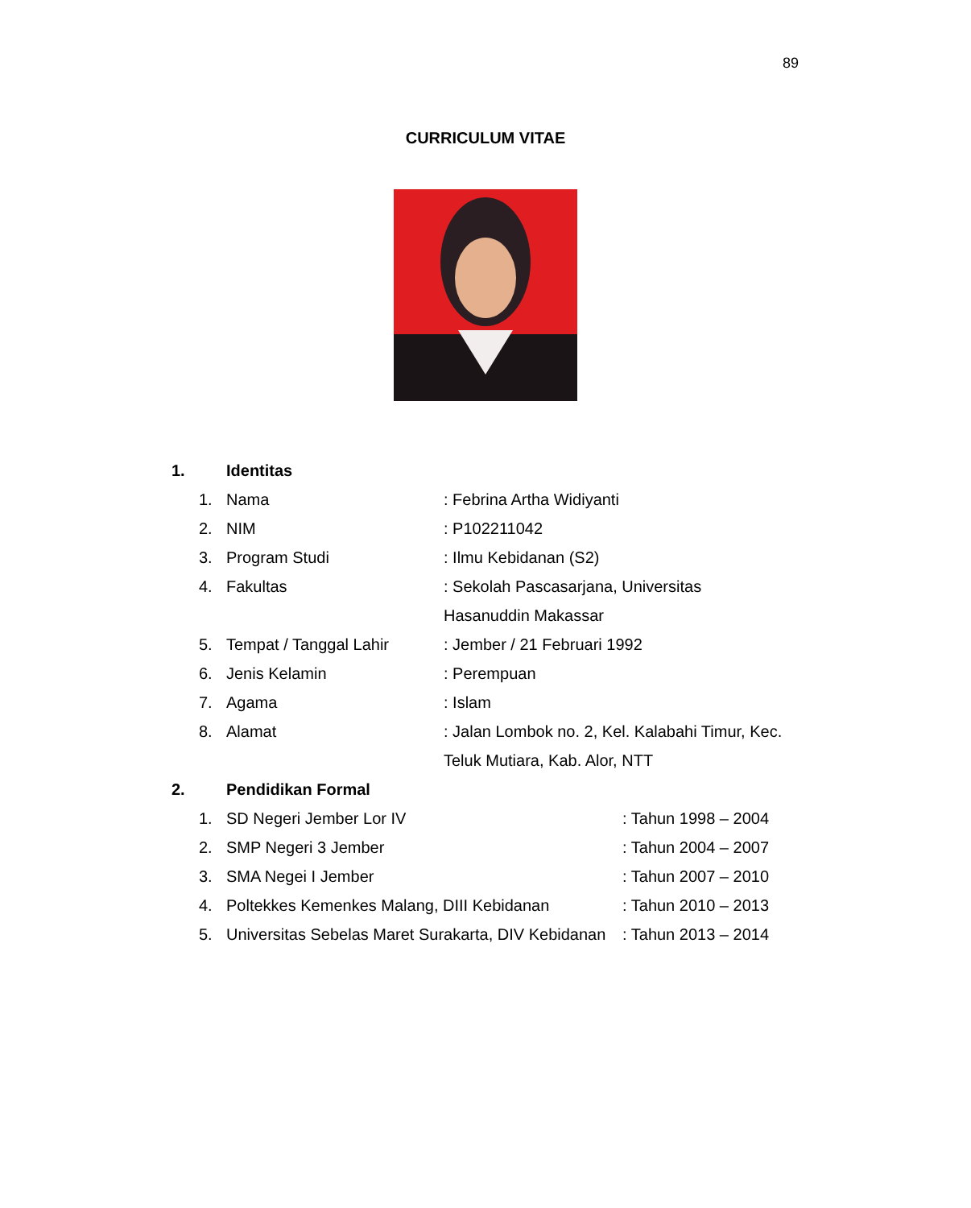89
CURRICULUM VITAE
1. Identitas
1. Nama: Febrina Artha Widiyanti
2. NIM: P102211042
3. Program Studi: Ilmu Kebidanan (S2)
4. Fakultas: Sekolah Pascasarjana, Universitas
Hasanuddin Makassar
5. Tempat / Tanggal Lahir: Jember / 21 Februari 1992
6. Jenis Kelamin: Perempuan
7. Agama: Islam
8. Alamat: Jalan Lombok no. 2, Kel. Kalabahi Timur, Kec.
Teluk Mutiara, Kab. Alor, NTT
2. Pendidikan Formal
1. SD Negeri Jember Lor IV: Tahun 1998 – 2004
2. SMP Negeri 3 Jember: Tahun 2004 – 2007
3. SMA Negei I Jember: Tahun 2007 – 2010
4. Poltekkes Kemenkes Malang, DIII Kebidanan: Tahun 2010 – 2013
5. Universitas Sebelas Maret Surakarta, DIV Kebidanan: Tahun 2013 – 2014